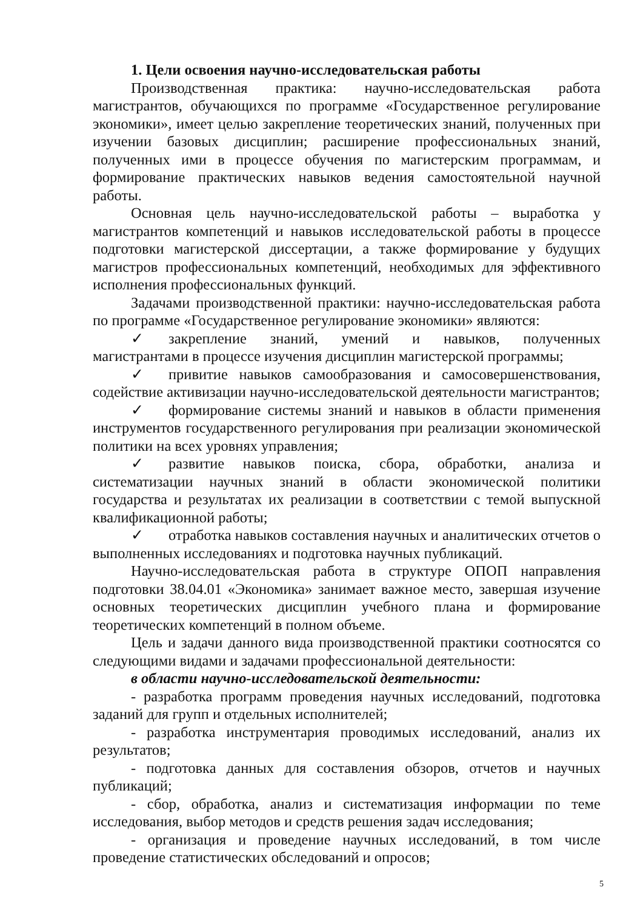1. Цели освоения научно-исследовательская работы
Производственная практика: научно-исследовательская работа магистрантов, обучающихся по программе «Государственное регулирование экономики», имеет целью закрепление теоретических знаний, полученных при изучении базовых дисциплин; расширение профессиональных знаний, полученных ими в процессе обучения по магистерским программам, и формирование практических навыков ведения самостоятельной научной работы.
Основная цель научно-исследовательской работы – выработка у магистрантов компетенций и навыков исследовательской работы в процессе подготовки магистерской диссертации, а также формирование у будущих магистров профессиональных компетенций, необходимых для эффективного исполнения профессиональных функций.
Задачами производственной практики: научно-исследовательская работа по программе «Государственное регулирование экономики» являются:
✓ закрепление знаний, умений и навыков, полученных магистрантами в процессе изучения дисциплин магистерской программы;
✓ привитие навыков самообразования и самосовершенствования, содействие активизации научно-исследовательской деятельности магистрантов;
✓ формирование системы знаний и навыков в области применения инструментов государственного регулирования при реализации экономической политики на всех уровнях управления;
✓ развитие навыков поиска, сбора, обработки, анализа и систематизации научных знаний в области экономической политики государства и результатах их реализации в соответствии с темой выпускной квалификационной работы;
✓ отработка навыков составления научных и аналитических отчетов о выполненных исследованиях и подготовка научных публикаций.
Научно-исследовательская работа в структуре ОПОП направления подготовки 38.04.01 «Экономика» занимает важное место, завершая изучение основных теоретических дисциплин учебного плана и формирование теоретических компетенций в полном объеме.
Цель и задачи данного вида производственной практики соотносятся со следующими видами и задачами профессиональной деятельности:
в области научно-исследовательской деятельности:
- разработка программ проведения научных исследований, подготовка заданий для групп и отдельных исполнителей;
- разработка инструментария проводимых исследований, анализ их результатов;
- подготовка данных для составления обзоров, отчетов и научных публикаций;
- сбор, обработка, анализ и систематизация информации по теме исследования, выбор методов и средств решения задач исследования;
- организация и проведение научных исследований, в том числе проведение статистических обследований и опросов;
5